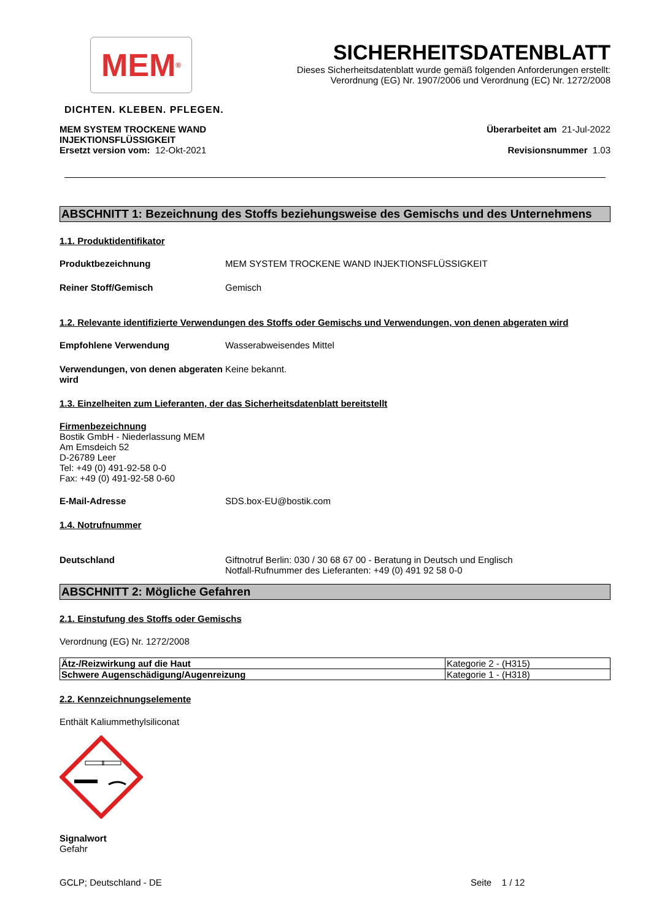MEM<sup>®</sup>
DICHTEN. KLEBEN. PFLEGEN.
SICHERHEITSDATENBLATT
Dieses Sicherheitsdatenblatt wurde gemäß folgenden Anforderungen erstellt:
Verordnung (EG) Nr. 1907/2006 und Verordnung (EC) Nr. 1272/2008
MEM SYSTEM TROCKENE WAND
INJEKTIONSFLÜSSIGKEIT
Ersetzt version vom: 12-Okt-2021
Überarbeitet am 21-Jul-2022
Revisionsnummer 1.03
ABSCHNITT 1: Bezeichnung des Stoffs beziehungsweise des Gemischs und des Unternehmens
1.1. Produktidentifikator
Produktbezeichnung MEM SYSTEM TROCKENE WAND INJEKTIONSFLÜSSIGKEIT
Reiner Stoff/Gemisch Gemisch
1.2. Relevante identifizierte Verwendungen des Stoffs oder Gemischs und Verwendungen, von denen abgeraten wird
Empfohlene Verwendung Wasserabweisendes Mittel
Verwendungen, von denen abgeraten wird
Keine bekannt.
1.3. Einzelheiten zum Lieferanten, der das Sicherheitsdatenblatt bereitstellt
Firmenbezeichnung
Bostik GmbH - Niederlassung MEM
Am Emsdeich 52
D-26789 Leer
Tel: +49 (0) 491-92-58 0-0
Fax: +49 (0) 491-92-58 0-60
E-Mail-Adresse SDS.box-EU@bostik.com
1.4. Notrufnummer
Deutschland Giftnotruf Berlin: 030 / 30 68 67 00 - Beratung in Deutsch und Englisch
Notfall-Rufnummer des Lieferanten: +49 (0) 491 92 58 0-0
ABSCHNITT 2: Mögliche Gefahren
2.1. Einstufung des Stoffs oder Gemischs
Verordnung (EG) Nr. 1272/2008
| Ätz-/Reizwirkung auf die Haut | Kategorie 2 - (H315) |
| Schwere Augenschädigung/Augenreizung | Kategorie 1 - (H318) |
2.2. Kennzeichnungselemente
Enthält Kaliummethylsiliconat
Signalwort
Gefahr
GCLP; Deutschland - DE Seite 1 / 12